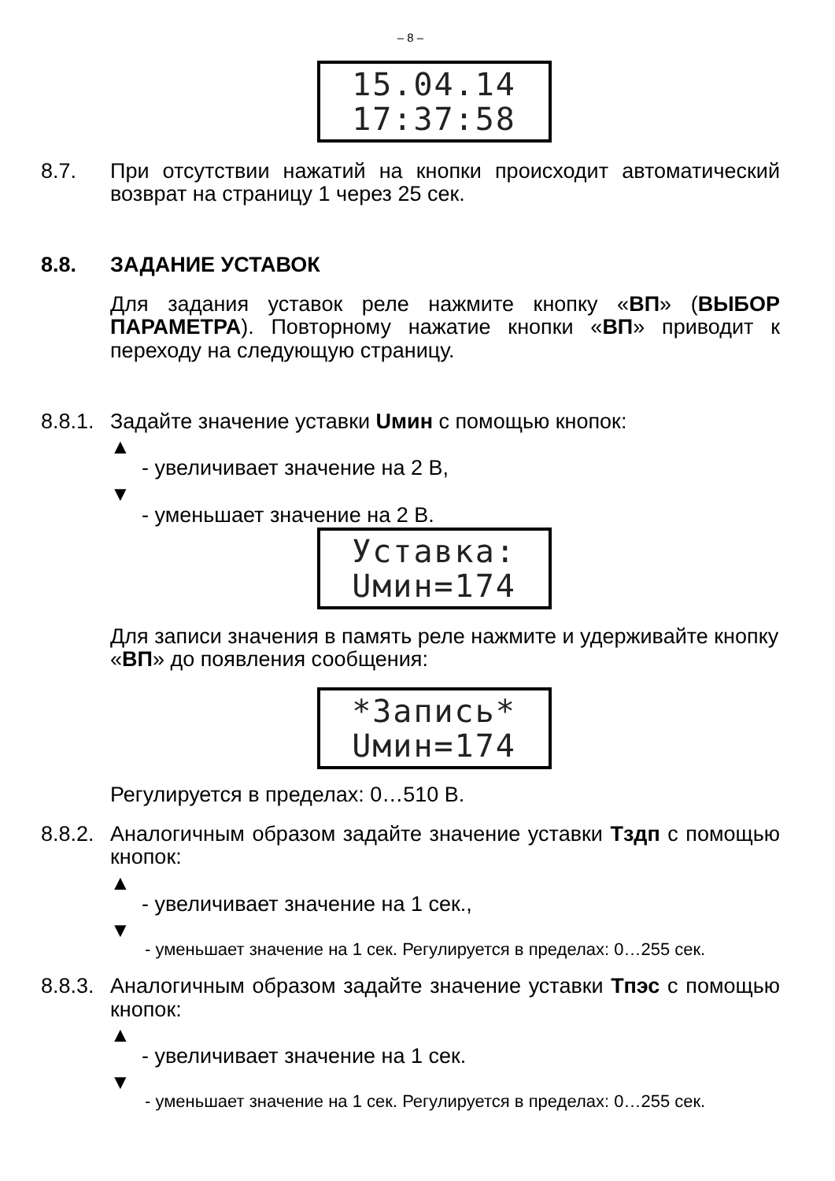– 8 –
15.04.14
17:37:58
8.7. При отсутствии нажатий на кнопки происходит автоматический возврат на страницу 1 через 25 сек.
8.8. ЗАДАНИЕ УСТАВОК
Для задания уставок реле нажмите кнопку «ВП» (ВЫБОР ПАРАМЕТРА). Повторному нажатие кнопки «ВП» приводит к переходу на следующую страницу.
8.8.1.
Задайте значение уставки Uмин с помощью кнопок:
▲
- увеличивает значение на 2 В,
▼
- уменьшает значение на 2 В.
Уставка:
Uмин=174
Для записи значения в память реле нажмите и удерживайте кнопку «ВП» до появления сообщения:
*Запись*
Uмин=174
Регулируется в пределах: 0…510 В.
8.8.2.
Аналогичным образом задайте значение уставки Тздп с помощью кнопок:
▲
- увеличивает значение на 1 сек.,
▼
- уменьшает значение на 1 сек. Регулируется в пределах: 0…255 сек.
8.8.3.
Аналогичным образом задайте значение уставки Тпэс с помощью кнопок:
▲
- увеличивает значение на 1 сек.
▼
- уменьшает значение на 1 сек. Регулируется в пределах: 0…255 сек.